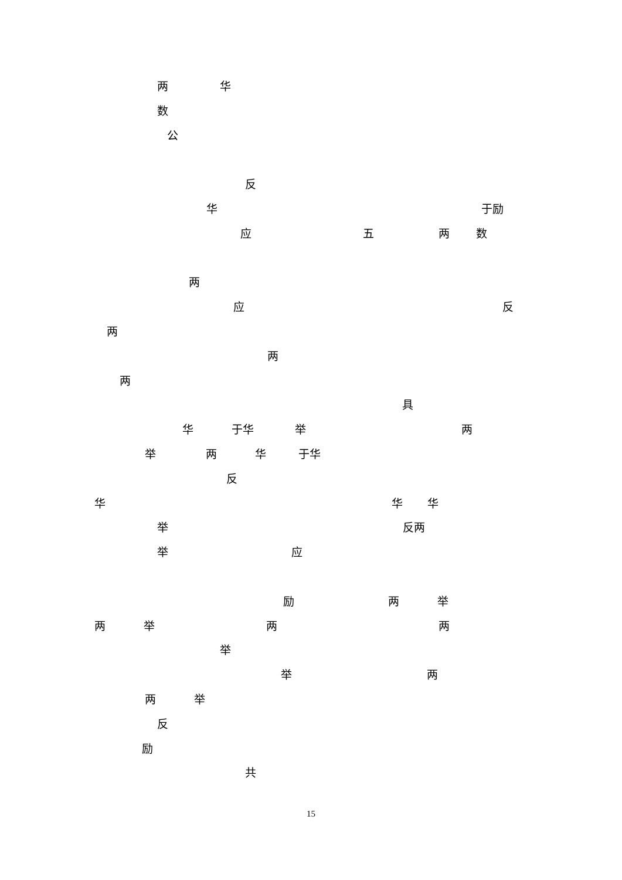两 华
数
公
反
华 于励
应 五 两 数
两
应 反
两
两
两
具
华 于华 举 两
举 两 华 于华
反
华 华 华
举 反两
举 应
励 两 举
两 举 两 两
举
举 两
两 举
反
励
共
15